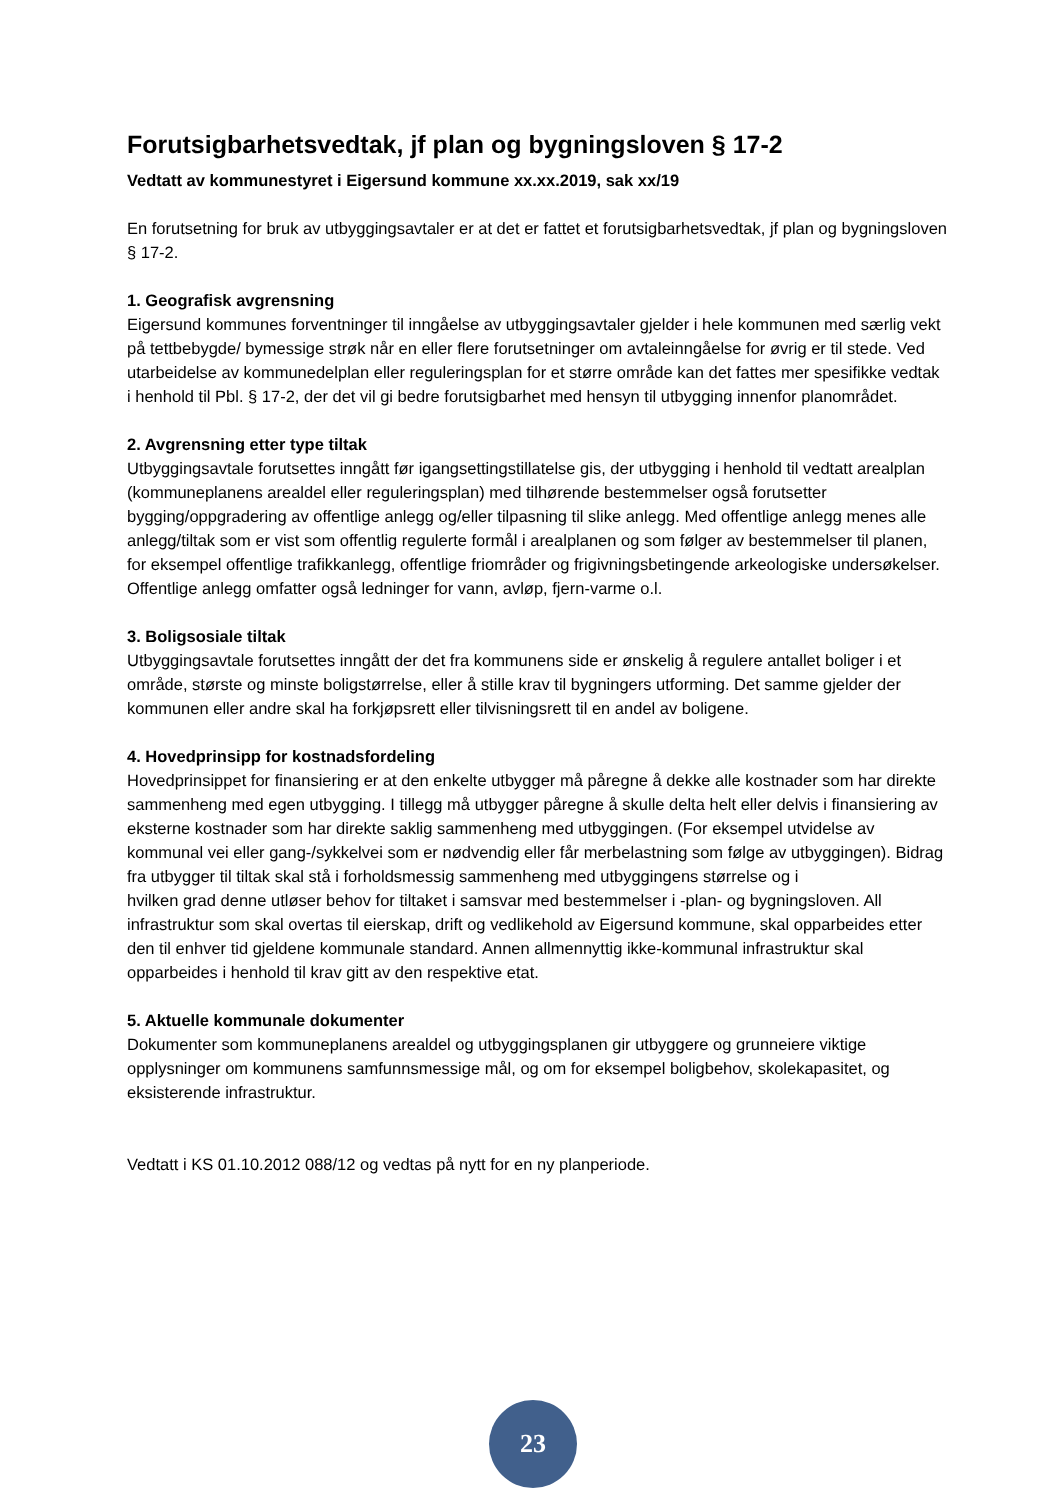Forutsigbarhetsvedtak, jf plan og bygningsloven § 17-2
Vedtatt av kommunestyret i Eigersund kommune xx.xx.2019, sak xx/19
En forutsetning for bruk av utbyggingsavtaler er at det er fattet et forutsigbarhetsvedtak, jf plan og bygningsloven § 17-2.
1. Geografisk avgrensning
Eigersund kommunes forventninger til inngåelse av utbyggingsavtaler gjelder i hele kommunen med særlig vekt på tettbebygde/ bymessige strøk når en eller flere forutsetninger om avtaleinngåelse for øvrig er til stede. Ved utarbeidelse av kommunedelplan eller reguleringsplan for et større område kan det fattes mer spesifikke vedtak i henhold til Pbl. § 17-2, der det vil gi bedre forutsigbarhet med hensyn til utbygging innenfor planområdet.
2. Avgrensning etter type tiltak
Utbyggingsavtale forutsettes inngått før igangsettingstillatelse gis, der utbygging i henhold til vedtatt arealplan (kommuneplanens arealdel eller reguleringsplan) med tilhørende bestemmelser også forutsetter bygging/oppgradering av offentlige anlegg og/eller tilpasning til slike anlegg. Med offentlige anlegg menes alle anlegg/tiltak som er vist som offentlig regulerte formål i arealplanen og som følger av bestemmelser til planen, for eksempel offentlige trafikkanlegg, offentlige friområder og frigivningsbetingende arkeologiske undersøkelser. Offentlige anlegg omfatter også ledninger for vann, avløp, fjern-varme o.l.
3. Boligsosiale tiltak
Utbyggingsavtale forutsettes inngått der det fra kommunens side er ønskelig å regulere antallet boliger i et område, største og minste boligstørrelse, eller å stille krav til bygningers utforming. Det samme gjelder der kommunen eller andre skal ha forkjøpsrett eller tilvisningsrett til en andel av boligene.
4. Hovedprinsipp for kostnadsfordeling
Hovedprinsippet for finansiering er at den enkelte utbygger må påregne å dekke alle kostnader som har direkte sammenheng med egen utbygging. I tillegg må utbygger påregne å skulle delta helt eller delvis i finansiering av eksterne kostnader som har direkte saklig sammenheng med utbyggingen. (For eksempel utvidelse av kommunal vei eller gang-/sykkelvei som er nødvendig eller får merbelastning som følge av utbyggingen). Bidrag fra utbygger til tiltak skal stå i forholdsmessig sammenheng med utbyggingens størrelse og i
hvilken grad denne utløser behov for tiltaket i samsvar med bestemmelser i -plan- og bygningsloven. All infrastruktur som skal overtas til eierskap, drift og vedlikehold av Eigersund kommune, skal opparbeides etter den til enhver tid gjeldene kommunale standard. Annen allmennyttig ikke-kommunal infrastruktur skal opparbeides i henhold til krav gitt av den respektive etat.
5. Aktuelle kommunale dokumenter
Dokumenter som kommuneplanens arealdel og utbyggingsplanen gir utbyggere og grunneiere viktige opplysninger om kommunens samfunnsmessige mål, og om for eksempel boligbehov, skolekapasitet, og eksisterende infrastruktur.
Vedtatt i KS 01.10.2012 088/12 og vedtas på nytt for en ny planperiode.
23